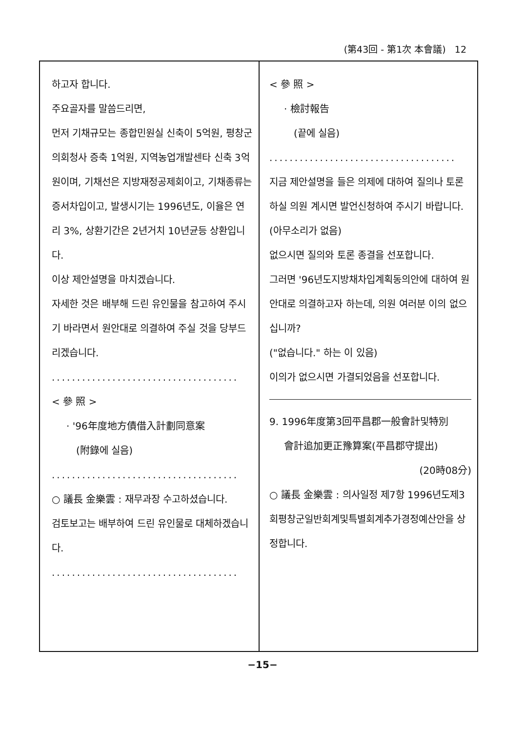(第43回 - 第1次 本會議) 12
하고자 합니다.
주요골자를 말씀드리면,
먼저 기채규모는 종합민원실 신축이 5억원, 평창군의회청사 증축 1억원, 지역농업개발센타 신축 3억원이며, 기채선은 지방재정공제회이고, 기채종류는 증서차입이고, 발생시기는 1996년도, 이율은 연리 3%, 상환기간은 2년거치 10년균등 상환입니다.
이상 제안설명을 마치겠습니다.
자세한 것은 배부해 드린 유인물을 참고하여 주시기 바라면서 원안대로 의결하여 주실 것을 당부드리겠습니다.
.....................................
< 參 照 >
· '96年度地方債借入計劃同意案
(附錄에 실음)
.....................................
○ 議長 金樂雲 : 재무과장 수고하셨습니다.
검토보고는 배부하여 드린 유인물로 대체하겠습니다.
.....................................
< 參 照 >
· 檢討報告
(끝에 실음)
.....................................
지금 제안설명을 들은 의제에 대하여 질의나 토론하실 의원 계시면 발언신청하여 주시기 바랍니다.
(아무소리가 없음)
없으시면 질의와 토론 종결을 선포합니다.
그러면 '96년도지방채차입계획동의안에 대하여 원안대로 의결하고자 하는데, 의원 여러분 이의 없으십니까?
("없습니다." 하는 이 있음)
이의가 없으시면 가결되었음을 선포합니다.
9. 1996年度第3回平昌郡一般會計및特別
會計追加更正豫算案(平昌郡守提出)
(20時08分)
○ 議長 金樂雲 : 의사일정 제7항 1996년도제3회평창군일반회계및특별회계추가경정예산안을 상정합니다.
−15−